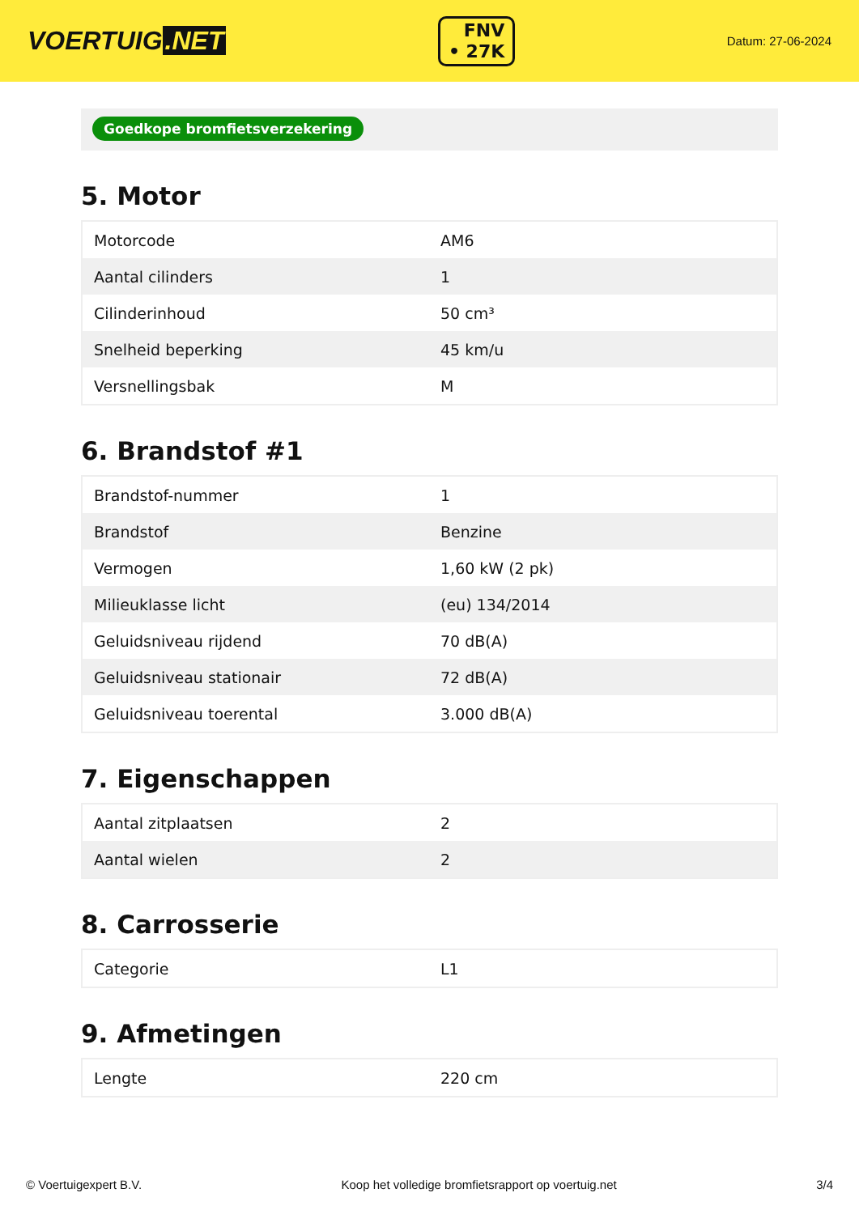VOERTUIG.NET
FNV
• 27K
Datum: 27-06-2024
Goedkope bromfietsverzekering
5. Motor
| Motorcode | AM6 |
| Aantal cilinders | 1 |
| Cilinderinhoud | 50 cm³ |
| Snelheid beperking | 45 km/u |
| Versnellingsbak | M |
6. Brandstof #1
| Brandstof-nummer | 1 |
| Brandstof | Benzine |
| Vermogen | 1,60 kW (2 pk) |
| Milieuklasse licht | (eu) 134/2014 |
| Geluidsniveau rijdend | 70 dB(A) |
| Geluidsniveau stationair | 72 dB(A) |
| Geluidsniveau toerental | 3.000 dB(A) |
7. Eigenschappen
| Aantal zitplaatsen | 2 |
| Aantal wielen | 2 |
8. Carrosserie
| Categorie | L1 |
9. Afmetingen
| Lengte | 220 cm |
© Voertuigexpert B.V. Koop het volledige bromfietsrapport op voertuig.net 3/4